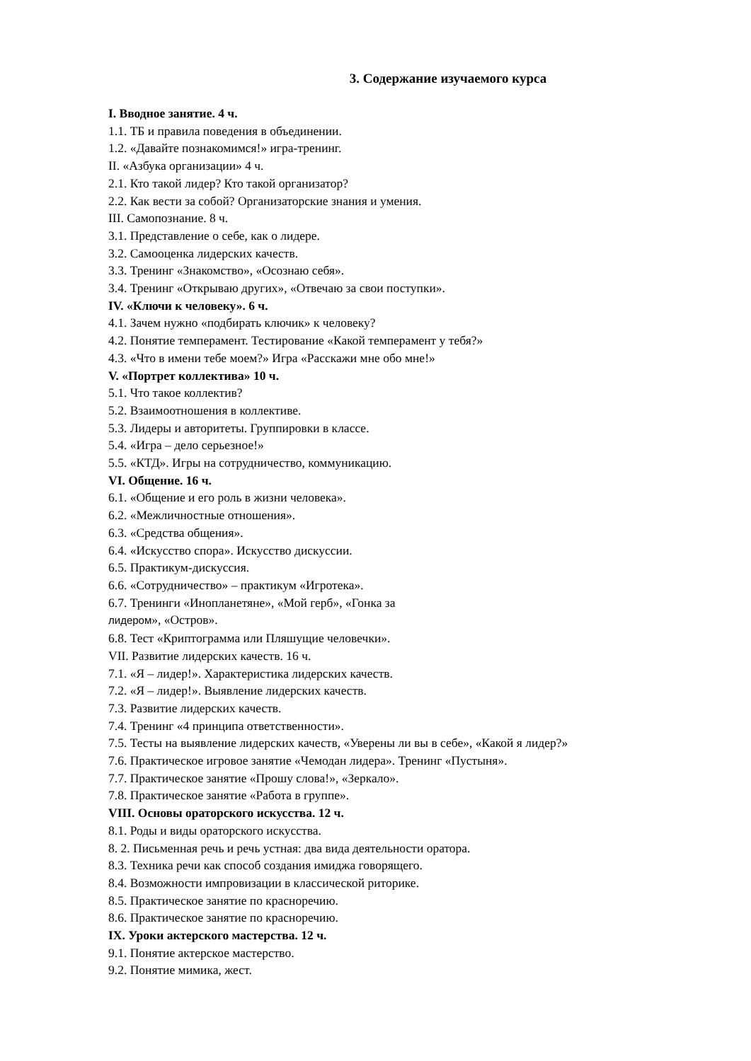3. Содержание изучаемого курса
I. Вводное занятие. 4 ч.
1.1. ТБ и правила поведения в объединении.
1.2. «Давайте познакомимся!» игра-тренинг.
II. «Азбука организации» 4 ч.
2.1. Кто такой лидер? Кто такой организатор?
2.2. Как вести за собой? Организаторские знания и умения.
III. Самопознание. 8 ч.
3.1. Представление о себе, как о лидере.
3.2. Самооценка лидерских качеств.
3.3. Тренинг «Знакомство», «Осознаю себя».
3.4. Тренинг «Открываю других», «Отвечаю за свои поступки».
IV. «Ключи к человеку». 6 ч.
4.1. Зачем нужно «подбирать ключик» к человеку?
4.2. Понятие темперамент. Тестирование «Какой темперамент у тебя?»
4.3. «Что в имени тебе моем?» Игра «Расскажи мне обо мне!»
V. «Портрет коллектива» 10 ч.
5.1. Что такое коллектив?
5.2. Взаимоотношения в коллективе.
5.3. Лидеры и авторитеты. Группировки в классе.
5.4. «Игра – дело серьезное!»
5.5. «КТД». Игры на сотрудничество, коммуникацию.
VI. Общение. 16 ч.
6.1. «Общение и его роль в жизни человека».
6.2. «Межличностные отношения».
6.3. «Средства общения».
6.4. «Искусство спора». Искусство дискуссии.
6.5. Практикум-дискуссия.
6.6. «Сотрудничество» – практикум «Игротека».
6.7. Тренинги «Инопланетяне», «Мой герб», «Гонка за
лидером», «Остров».
6.8. Тест «Криптограмма или Пляшущие человечки».
VII. Развитие лидерских качеств. 16 ч.
7.1. «Я – лидер!». Характеристика лидерских качеств.
7.2. «Я – лидер!». Выявление лидерских качеств.
7.3. Развитие лидерских качеств.
7.4. Тренинг «4 принципа ответственности».
7.5. Тесты на выявление лидерских качеств, «Уверены ли вы в себе», «Какой я лидер?»
7.6. Практическое игровое занятие «Чемодан лидера». Тренинг «Пустыня».
7.7. Практическое занятие «Прошу слова!», «Зеркало».
7.8. Практическое занятие «Работа в группе».
VIII. Основы ораторского искусства. 12 ч.
8.1. Роды и виды ораторского искусства.
8. 2. Письменная речь и речь устная: два вида деятельности оратора.
8.3. Техника речи как способ создания имиджа говорящего.
8.4. Возможности импровизации в классической риторике.
8.5. Практическое занятие по красноречию.
8.6. Практическое занятие по красноречию.
IX. Уроки актерского мастерства. 12 ч.
9.1. Понятие актерское мастерство.
9.2. Понятие мимика, жест.